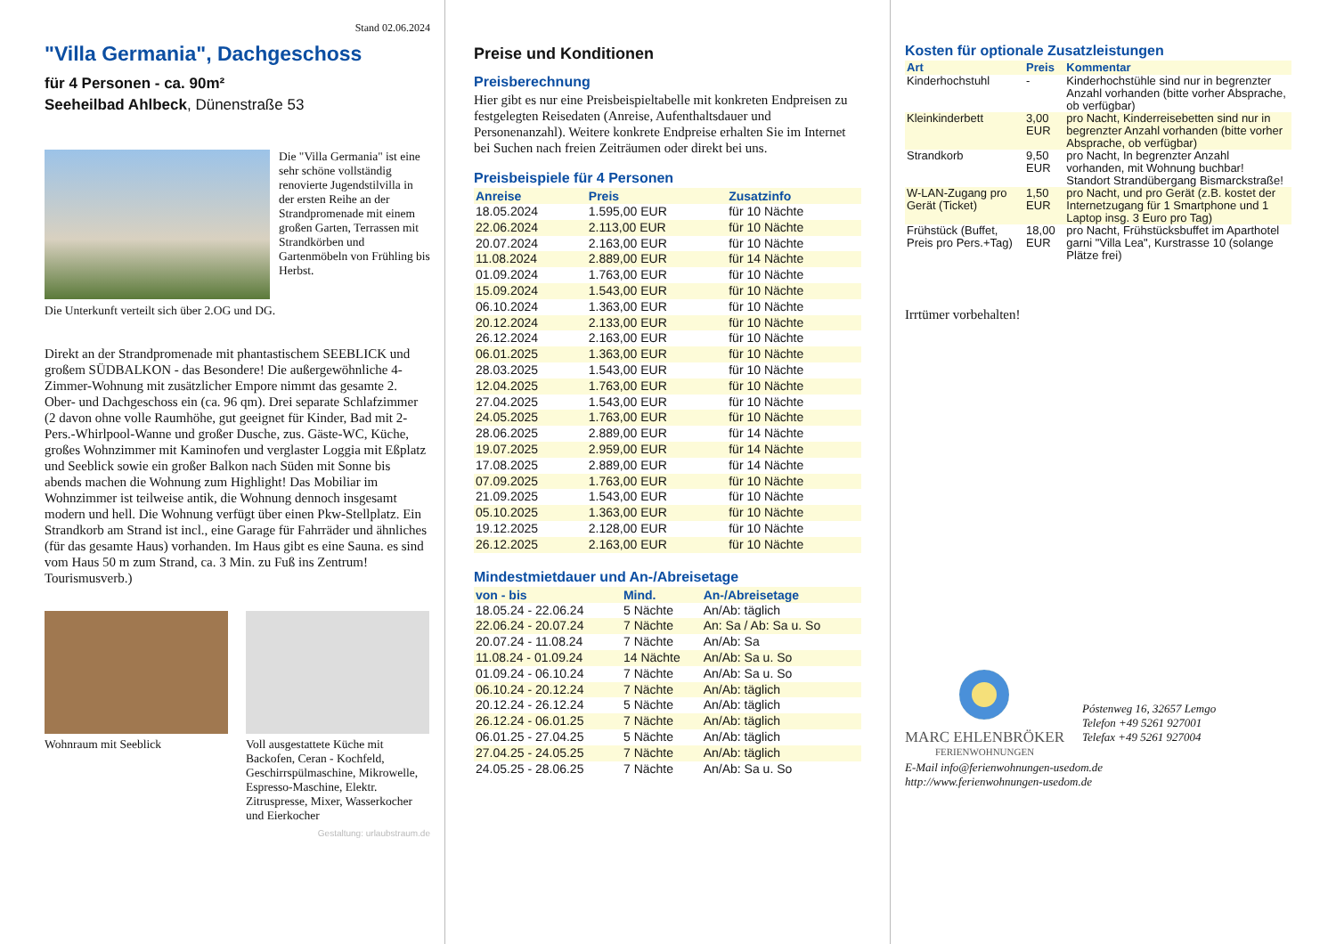Stand 02.06.2024
"Villa Germania", Dachgeschoss
für 4 Personen - ca. 90m²
Seeheilbad Ahlbeck, Dünenstraße 53
Die "Villa Germania" ist eine sehr schöne vollständig renovierte Jugendstilvilla in der ersten Reihe an der Strandpromenade mit einem großen Garten, Terrassen mit Strandkörben und Gartenmöbeln von Frühling bis Herbst.
Die Unterkunft verteilt sich über 2.OG und DG.
Direkt an der Strandpromenade mit phantastischem SEEBLICK und großem SÜDBALKON - das Besondere! Die außergewöhnliche 4-Zimmer-Wohnung mit zusätzlicher Empore nimmt das gesamte 2. Ober- und Dachgeschoss ein (ca. 96 qm). Drei separate Schlafzimmer (2 davon ohne volle Raumhöhe, gut geeignet für Kinder, Bad mit 2- Pers.-Whirlpool-Wanne und großer Dusche, zus. Gäste-WC, Küche, großes Wohnzimmer mit Kaminofen und verglaster Loggia mit Eßplatz und Seeblick sowie ein großer Balkon nach Süden mit Sonne bis abends machen die Wohnung zum Highlight! Das Mobiliar im Wohnzimmer ist teilweise antik, die Wohnung dennoch insgesamt modern und hell. Die Wohnung verfügt über einen Pkw-Stellplatz. Ein Strandkorb am Strand ist incl., eine Garage für Fahrräder und ähnliches (für das gesamte Haus) vorhanden. Im Haus gibt es eine Sauna. es sind vom Haus 50 m zum Strand, ca. 3 Min. zu Fuß ins Zentrum! Tourismusverb.)
Wohnraum mit Seeblick Voll ausgestattete Küche mit Backofen, Ceran - Kochfeld, Geschirrspülmaschine, Mikrowelle, Espresso-Maschine, Elektr. Zitruspresse, Mixer, Wasserkocher und Eierkocher
Gestaltung: urlaubstraum.de
Preise und Konditionen
Preisberechnung
Hier gibt es nur eine Preisbeispieltabelle mit konkreten Endpreisen zu festgelegten Reisedaten (Anreise, Aufenthaltsdauer und Personenanzahl). Weitere konkrete Endpreise erhalten Sie im Internet bei Suchen nach freien Zeiträumen oder direkt bei uns.
Preisbeispiele für 4 Personen
| Anreise | Preis | Zusatzinfo |
| --- | --- | --- |
| 18.05.2024 | 1.595,00 EUR | für 10 Nächte |
| 22.06.2024 | 2.113,00 EUR | für 10 Nächte |
| 20.07.2024 | 2.163,00 EUR | für 10 Nächte |
| 11.08.2024 | 2.889,00 EUR | für 14 Nächte |
| 01.09.2024 | 1.763,00 EUR | für 10 Nächte |
| 15.09.2024 | 1.543,00 EUR | für 10 Nächte |
| 06.10.2024 | 1.363,00 EUR | für 10 Nächte |
| 20.12.2024 | 2.133,00 EUR | für 10 Nächte |
| 26.12.2024 | 2.163,00 EUR | für 10 Nächte |
| 06.01.2025 | 1.363,00 EUR | für 10 Nächte |
| 28.03.2025 | 1.543,00 EUR | für 10 Nächte |
| 12.04.2025 | 1.763,00 EUR | für 10 Nächte |
| 27.04.2025 | 1.543,00 EUR | für 10 Nächte |
| 24.05.2025 | 1.763,00 EUR | für 10 Nächte |
| 28.06.2025 | 2.889,00 EUR | für 14 Nächte |
| 19.07.2025 | 2.959,00 EUR | für 14 Nächte |
| 17.08.2025 | 2.889,00 EUR | für 14 Nächte |
| 07.09.2025 | 1.763,00 EUR | für 10 Nächte |
| 21.09.2025 | 1.543,00 EUR | für 10 Nächte |
| 05.10.2025 | 1.363,00 EUR | für 10 Nächte |
| 19.12.2025 | 2.128,00 EUR | für 10 Nächte |
| 26.12.2025 | 2.163,00 EUR | für 10 Nächte |
Mindestmietdauer und An-/Abreisetage
| von - bis | Mind. | An-/Abreisetage |
| --- | --- | --- |
| 18.05.24 - 22.06.24 | 5 Nächte | An/Ab: täglich |
| 22.06.24 - 20.07.24 | 7 Nächte | An: Sa / Ab: Sa u. So |
| 20.07.24 - 11.08.24 | 7 Nächte | An/Ab: Sa |
| 11.08.24 - 01.09.24 | 14 Nächte | An/Ab: Sa u. So |
| 01.09.24 - 06.10.24 | 7 Nächte | An/Ab: Sa u. So |
| 06.10.24 - 20.12.24 | 7 Nächte | An/Ab: täglich |
| 20.12.24 - 26.12.24 | 5 Nächte | An/Ab: täglich |
| 26.12.24 - 06.01.25 | 7 Nächte | An/Ab: täglich |
| 06.01.25 - 27.04.25 | 5 Nächte | An/Ab: täglich |
| 27.04.25 - 24.05.25 | 7 Nächte | An/Ab: täglich |
| 24.05.25 - 28.06.25 | 7 Nächte | An/Ab: Sa u. So |
Kosten für optionale Zusatzleistungen
| Art | Preis | Kommentar |
| --- | --- | --- |
| Kinderhochstuhl | - | Kinderhochstühle sind nur in begrenzter Anzahl vorhanden (bitte vorher Absprache, ob verfügbar) |
| Kleinkinderbett | 3,00 EUR | pro Nacht, Kinderreisebetten sind nur in begrenzter Anzahl vorhanden (bitte vorher Absprache, ob verfügbar) |
| Strandkorb | 9,50 EUR | pro Nacht, In begrenzter Anzahl vorhanden, mit Wohnung buchbar! Standort Strandübergang Bismarckstraße! |
| W-LAN-Zugang pro Gerät (Ticket) | 1,50 EUR | pro Nacht, und pro Gerät (z.B. kostet der Internetzugang für 1 Smartphone und 1 Laptop insg. 3 Euro pro Tag) |
| Frühstück (Buffet, Preis pro Pers.+Tag) | 18,00 EUR | pro Nacht, Frühstücksbuffet im Aparthotel garni "Villa Lea", Kurstrasse 10 (solange Plätze frei) |
Irrtümer vorbehalten!
MARC EHLENBRÖKER
FERIENWOHNUNGEN
Póstenweg 16, 32657 Lemgo
Telefon +49 5261 927001
Telefax +49 5261 927004
E-Mail info@ferienwohnungen-usedom.de
http://www.ferienwohnungen-usedom.de